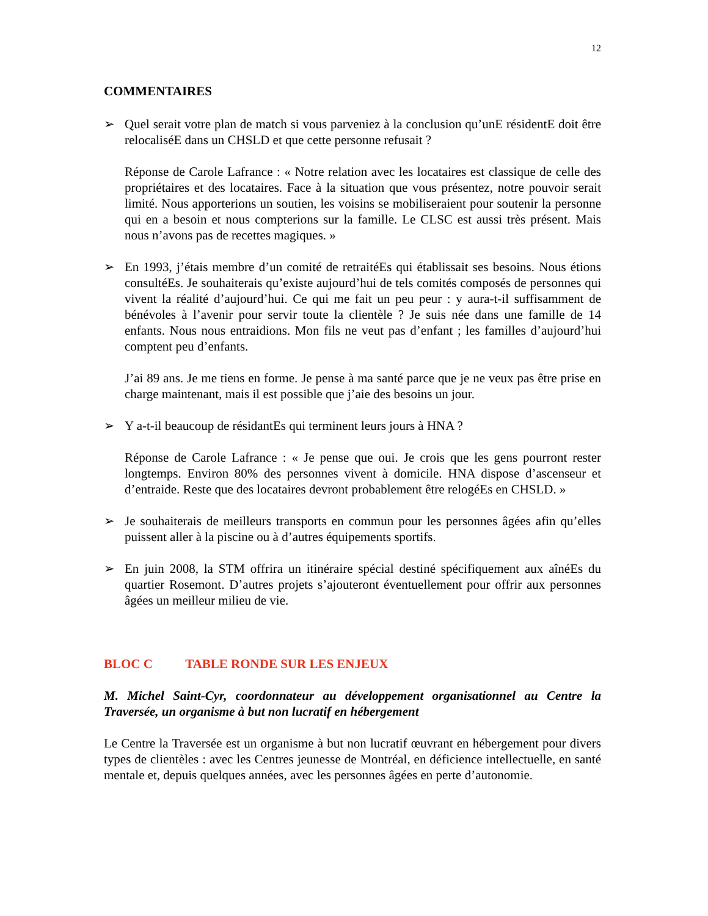12
COMMENTAIRES
➢ Quel serait votre plan de match si vous parveniez à la conclusion qu’unE résidentE doit être relocaliséE dans un CHSLD et que cette personne refusait ?
Réponse de Carole Lafrance : « Notre relation avec les locataires est classique de celle des propriétaires et des locataires. Face à la situation que vous présentez, notre pouvoir serait limité. Nous apporterions un soutien, les voisins se mobiliseraient pour soutenir la personne qui en a besoin et nous compterions sur la famille. Le CLSC est aussi très présent. Mais nous n’avons pas de recettes magiques. »
➢ En 1993, j’étais membre d’un comité de retraitéEs qui établissait ses besoins. Nous étions consultéEs. Je souhaiterais qu’existe aujourd’hui de tels comités composés de personnes qui vivent la réalité d’aujourd’hui. Ce qui me fait un peu peur : y aura-t-il suffisamment de bénévoles à l’avenir pour servir toute la clientèle ? Je suis née dans une famille de 14 enfants. Nous nous entraidions. Mon fils ne veut pas d’enfant ; les familles d’aujourd’hui comptent peu d’enfants.
J’ai 89 ans. Je me tiens en forme. Je pense à ma santé parce que je ne veux pas être prise en charge maintenant, mais il est possible que j’aie des besoins un jour.
➢ Y a-t-il beaucoup de résidantEs qui terminent leurs jours à HNA ?
Réponse de Carole Lafrance : « Je pense que oui. Je crois que les gens pourront rester longtemps. Environ 80% des personnes vivent à domicile. HNA dispose d’ascenseur et d’entraide. Reste que des locataires devront probablement être relogéEs en CHSLD. »
➢ Je souhaiterais de meilleurs transports en commun pour les personnes âgées afin qu’elles puissent aller à la piscine ou à d’autres équipements sportifs.
➢ En juin 2008, la STM offrira un itinéraire spécial destiné spécifiquement aux aînéEs du quartier Rosemont. D’autres projets s’ajouteront éventuellement pour offrir aux personnes âgées un meilleur milieu de vie.
BLOC C TABLE RONDE SUR LES ENJEUX
M. Michel Saint-Cyr, coordonnateur au développement organisationnel au Centre la Traversée, un organisme à but non lucratif en hébergement
Le Centre la Traversée est un organisme à but non lucratif œuvrant en hébergement pour divers types de clientèles : avec les Centres jeunesse de Montréal, en déficience intellectuelle, en santé mentale et, depuis quelques années, avec les personnes âgées en perte d’autonomie.